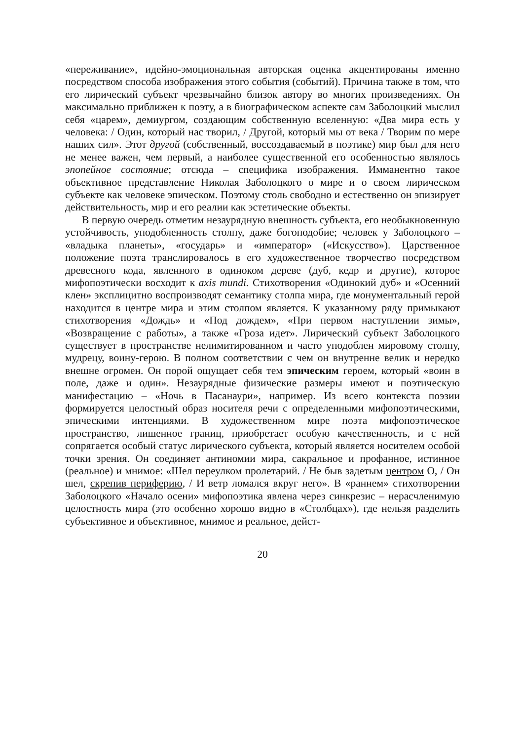«переживание», идейно-эмоциональная авторская оценка акцентированы именно посредством способа изображения этого события (событий). Причина также в том, что его лирический субъект чрезвычайно близок автору во многих произведениях. Он максимально приближен к поэту, а в биографическом аспекте сам Заболоцкий мыслил себя «царем», демиургом, создающим собственную вселенную: «Два мира есть у человека: / Один, который нас творил, / Другой, который мы от века / Творим по мере наших сил». Этот другой (собственный, воссоздаваемый в поэтике) мир был для него не менее важен, чем первый, а наиболее существенной его особенностью являлось эпопейное состояние; отсюда – специфика изображения. Имманентно такое объективное представление Николая Заболоцкого о мире и о своем лирическом субъекте как человеке эпическом. Поэтому столь свободно и естественно он эпизирует действительность, мир и его реалии как эстетические объекты.
В первую очередь отметим незаурядную внешность субъекта, его необыкновенную устойчивость, уподобленность столпу, даже богоподобие; человек у Заболоцкого – «владыка планеты», «государь» и «император» («Искусство»). Царственное положение поэта транслировалось в его художественное творчество посредством древесного кода, явленного в одиноком дереве (дуб, кедр и другие), которое мифопоэтически восходит к axis mundi. Стихотворения «Одинокий дуб» и «Осенний клен» эксплицитно воспроизводят семантику столпа мира, где монументальный герой находится в центре мира и этим столпом является. К указанному ряду примыкают стихотворения «Дождь» и «Под дождем», «При первом наступлении зимы», «Возвращение с работы», а также «Гроза идет». Лирический субъект Заболоцкого существует в пространстве нелимитированном и часто уподоблен мировому столпу, мудрецу, воину-герою. В полном соответствии с чем он внутренне велик и нередко внешне огромен. Он порой ощущает себя тем эпическим героем, который «воин в поле, даже и один». Незаурядные физические размеры имеют и поэтическую манифестацию – «Ночь в Пасанаури», например. Из всего контекста поэзии формируется целостный образ носителя речи с определенными мифопоэтическими, эпическими интенциями. В художественном мире поэта мифопоэтическое пространство, лишенное границ, приобретает особую качественность, и с ней сопрягается особый статус лирического субъекта, который является носителем особой точки зрения. Он соединяет антиномии мира, сакральное и профанное, истинное (реальное) и мнимое: «Шел переулком пролетарий. / Не быв задетым центром О, / Он шел, скрепив периферию, / И ветр ломался вкруг него». В «раннем» стихотворении Заболоцкого «Начало осени» мифопоэтика явлена через синкрезис – нерасчленимую целостность мира (это особенно хорошо видно в «Столбцах»), где нельзя разделить субъективное и объективное, мнимое и реальное, дейст-
20